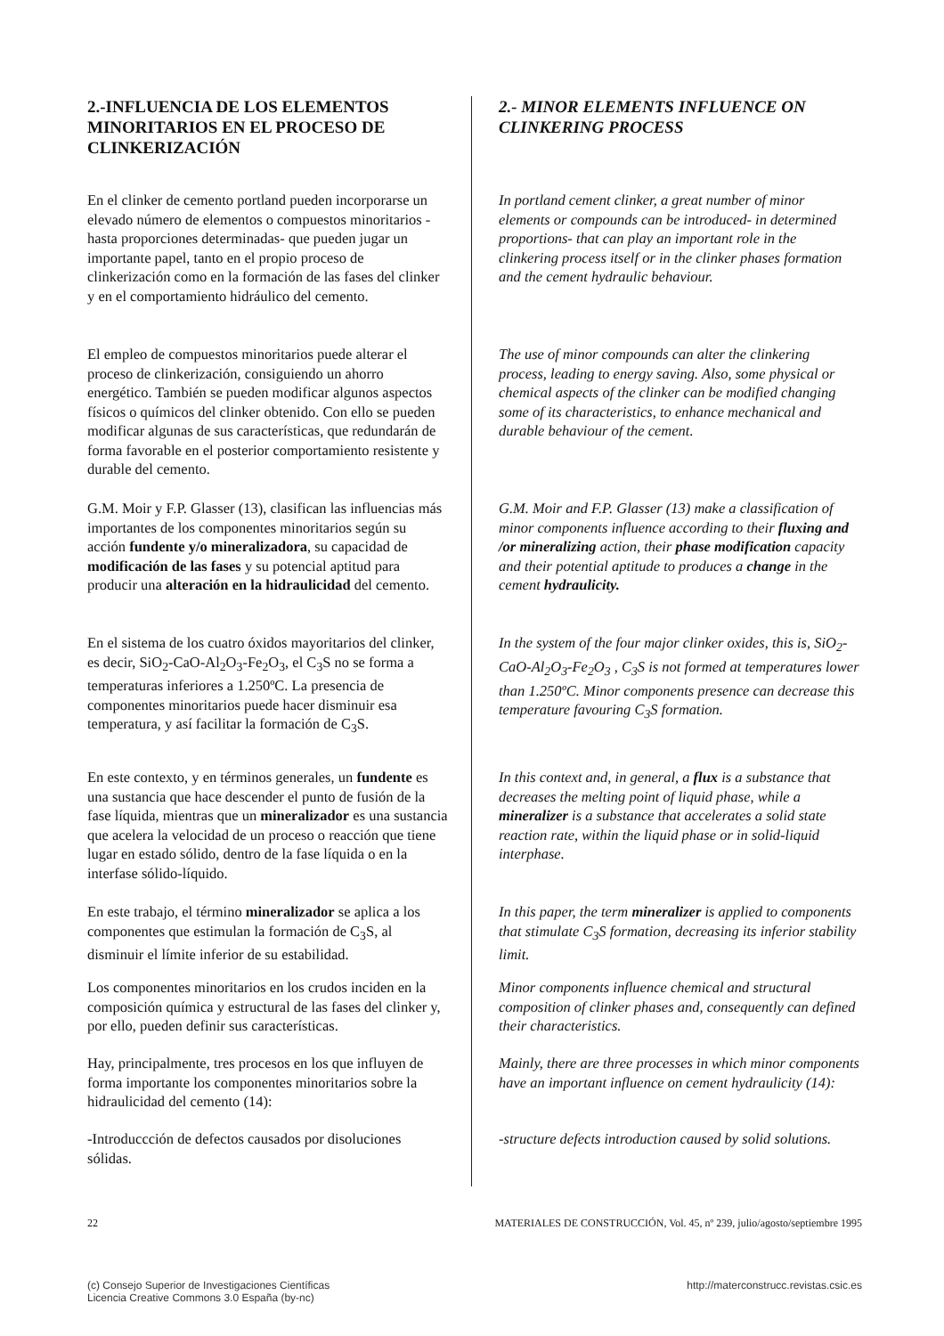2.-INFLUENCIA DE LOS ELEMENTOS MINORITARIOS EN EL PROCESO DE CLINKERIZACIÓN
En el clinker de cemento portland pueden incorporarse un elevado número de elementos o compuestos minoritarios -hasta proporciones determinadas- que pueden jugar un importante papel, tanto en el propio proceso de clinkerización como en la formación de las fases del clinker y en el comportamiento hidráulico del cemento.
El empleo de compuestos minoritarios puede alterar el proceso de clinkerización, consiguiendo un ahorro energético. También se pueden modificar algunos aspectos físicos o químicos del clinker obtenido. Con ello se pueden modificar algunas de sus características, que redundarán de forma favorable en el posterior comportamiento resistente y durable del cemento.
G.M. Moir y F.P. Glasser (13), clasifican las influencias más importantes de los componentes minoritarios según su acción fundente y/o mineralizadora, su capacidad de modificación de las fases y su potencial aptitud para producir una alteración en la hidraulicidad del cemento.
En el sistema de los cuatro óxidos mayoritarios del clinker, es decir, SiO<sub>2</sub>-CaO-Al<sub>2</sub>O<sub>3</sub>-Fe<sub>2</sub>O<sub>3</sub>, el C<sub>3</sub>S no se forma a temperaturas inferiores a 1.250ºC. La presencia de componentes minoritarios puede hacer disminuir esa temperatura, y así facilitar la formación de C<sub>3</sub>S.
En este contexto, y en términos generales, un fundente es una sustancia que hace descender el punto de fusión de la fase líquida, mientras que un mineralizador es una sustancia que acelera la velocidad de un proceso o reacción que tiene lugar en estado sólido, dentro de la fase líquida o en la interfase sólido-líquido.
En este trabajo, el término mineralizador se aplica a los componentes que estimulan la formación de C<sub>3</sub>S, al disminuir el límite inferior de su estabilidad.
Los componentes minoritarios en los crudos inciden en la composición química y estructural de las fases del clinker y, por ello, pueden definir sus características.
Hay, principalmente, tres procesos en los que influyen de forma importante los componentes minoritarios sobre la hidraulicidad del cemento (14):
-Introduccción de defectos causados por disoluciones sólidas.
2.- MINOR ELEMENTS INFLUENCE ON CLINKERING PROCESS
In portland cement clinker, a great number of minor elements or compounds can be introduced- in determined proportions- that can play an important role in the clinkering process itself or in the clinker phases formation and the cement hydraulic behaviour.
The use of minor compounds can alter the clinkering process, leading to energy saving. Also, some physical or chemical aspects of the clinker can be modified changing some of its characteristics, to enhance mechanical and durable behaviour of the cement.
G.M. Moir and F.P. Glasser (13) make a classification of minor components influence according to their fluxing and /or mineralizing action, their phase modification capacity and their potential aptitude to produces a change in the cement hydraulicity.
In the system of the four major clinker oxides, this is, SiO<sub>2</sub>-CaO-Al<sub>2</sub>O<sub>3</sub>-Fe<sub>2</sub>O<sub>3</sub> , C<sub>3</sub>S is not formed at temperatures lower than 1.250ºC. Minor components presence can decrease this temperature favouring C<sub>3</sub>S formation.
In this context and, in general, a flux is a substance that decreases the melting point of liquid phase, while a mineralizer is a substance that accelerates a solid state reaction rate, within the liquid phase or in solid-liquid interphase.
In this paper, the term mineralizer is applied to components that stimulate C<sub>3</sub>S formation, decreasing its inferior stability limit.
Minor components influence chemical and structural composition of clinker phases and, consequently can defined their characteristics.
Mainly, there are three processes in which minor components have an important influence on cement hydraulicity (14):
-structure defects introduction caused by solid solutions.
22 MATERIALES DE CONSTRUCCIÓN, Vol. 45, nº 239, julio/agosto/septiembre 1995
(c) Consejo Superior de Investigaciones Científicas
Licencia Creative Commons 3.0 España (by-nc) http://materconstrucc.revistas.csic.es